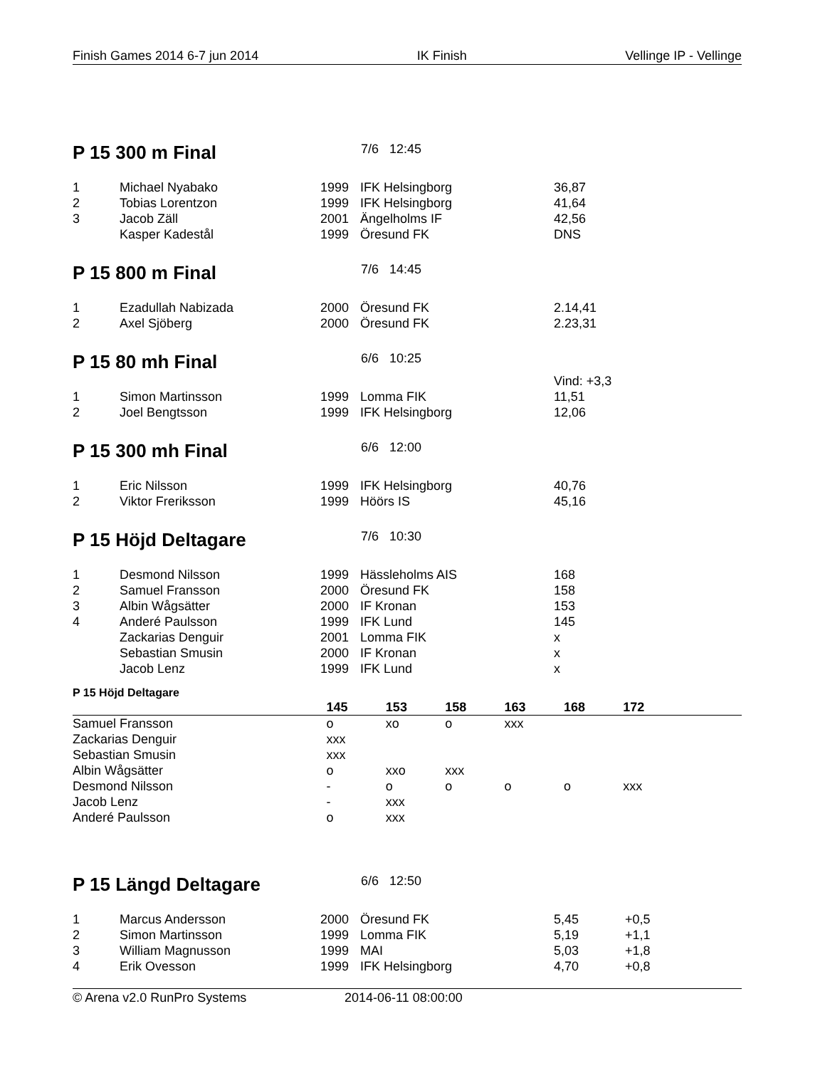Finish Games 2014 6-7 jun 2014 IK Finish Vellinge IP - Vellinge
P 15 300 m Final
7/6 12:45
| 1 | Michael Nyabako | 1999 | IFK Helsingborg | 36,87 |
| 2 | Tobias Lorentzon | 1999 | IFK Helsingborg | 41,64 |
| 3 | Jacob Zäll | 2001 | Ängelholms IF | 42,56 |
| | Kasper Kadestål | 1999 | Öresund FK | DNS |
P 15 800 m Final
7/6 14:45
| 1 | Ezadullah Nabizada | 2000 | Öresund FK | 2.14,41 |
| 2 | Axel Sjöberg | 2000 | Öresund FK | 2.23,31 |
P 15 80 mh Final
6/6 10:25
| | | | | Vind: +3,3 |
| 1 | Simon Martinsson | 1999 | Lomma FIK | 11,51 |
| 2 | Joel Bengtsson | 1999 | IFK Helsingborg | 12,06 |
P 15 300 mh Final
6/6 12:00
| 1 | Eric Nilsson | 1999 | IFK Helsingborg | 40,76 |
| 2 | Viktor Freriksson | 1999 | Höörs IS | 45,16 |
P 15 Höjd Deltagare
7/6 10:30
| 1 | Desmond Nilsson | 1999 | Hässleholms AIS | 168 |
| 2 | Samuel Fransson | 2000 | Öresund FK | 158 |
| 3 | Albin Wågsätter | 2000 | IF Kronan | 153 |
| 4 | Anderé Paulsson | 1999 | IFK Lund | 145 |
| | Zackarias Denguir | 2001 | Lomma FIK | x |
| | Sebastian Smusin | 2000 | IF Kronan | x |
| | Jacob Lenz | 1999 | IFK Lund | x |
P 15 Höjd Deltagare
| | 145 | 153 | 158 | 163 | 168 | 172 | |
| --- | --- | --- | --- | --- | --- | --- | --- |
| Samuel Fransson | o | xo | o | xxx | | | |
| Zackarias Denguir | xxx | | | | | | |
| Sebastian Smusin | xxx | | | | | | |
| Albin Wågsätter | o | xxo | xxx | | | | |
| Desmond Nilsson | - | o | o | o | o | xxx | |
| Jacob Lenz | - | xxx | | | | | |
| Anderé Paulsson | o | xxx | | | | | |
P 15 Längd Deltagare
6/6 12:50
| 1 | Marcus Andersson | 2000 | Öresund FK | 5,45 | +0,5 |
| 2 | Simon Martinsson | 1999 | Lomma FIK | 5,19 | +1,1 |
| 3 | William Magnusson | 1999 | MAI | 5,03 | +1,8 |
| 4 | Erik Ovesson | 1999 | IFK Helsingborg | 4,70 | +0,8 |
© Arena v2.0 RunPro Systems 2014-06-11 08:00:00